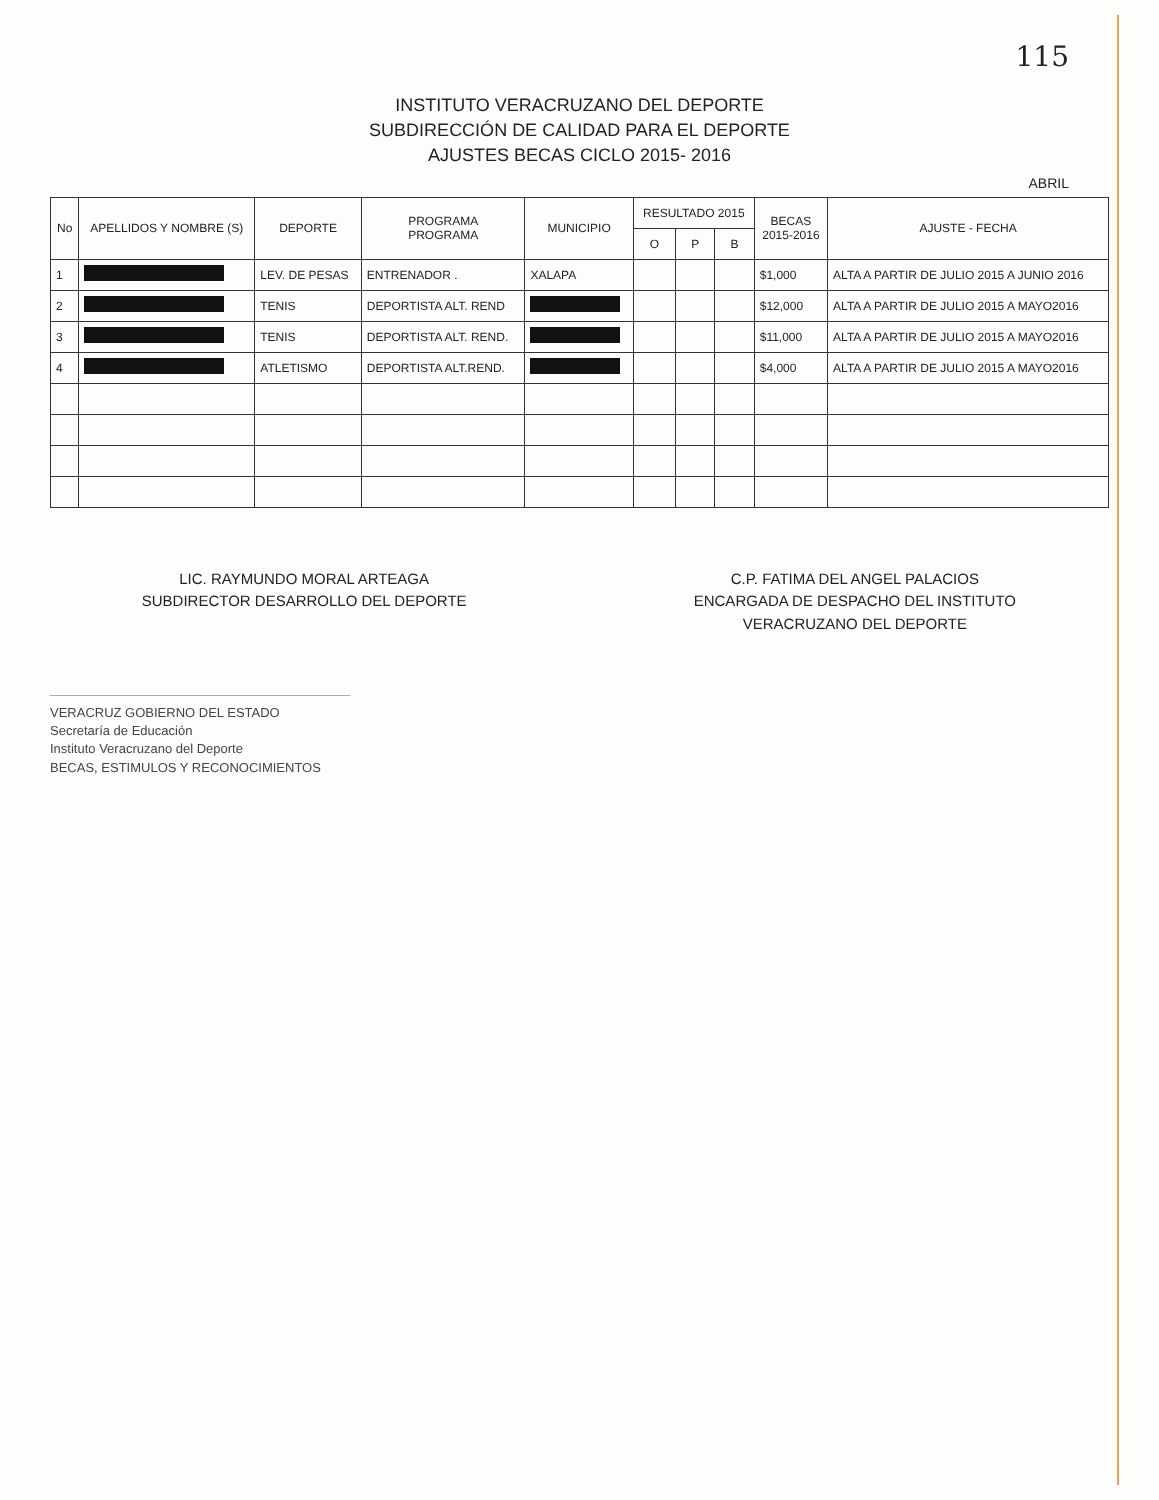115
INSTITUTO VERACRUZANO DEL DEPORTE
SUBDIRECCIÓN DE CALIDAD PARA EL DEPORTE
AJUSTES BECAS CICLO 2015- 2016
ABRIL
| No | APELLIDOS Y NOMBRE (S) | DEPORTE | PROGRAMA PROGRAMA | MUNICIPIO | RESULTADO 2015 | | | BECAS 2015-2016 | AJUSTE - FECHA |
| --- | --- | --- | --- | --- | --- | --- | --- | --- | --- |
| | | | | | O | P | B | | |
| 1 | | LEV. DE PESAS | ENTRENADOR . | XALAPA | | | | $1,000 | ALTA A PARTIR DE JULIO 2015 A JUNIO 2016 |
| 2 | | TENIS | DEPORTISTA ALT. REND | | | | | $12,000 | ALTA A PARTIR DE JULIO 2015 A MAYO2016 |
| 3 | | TENIS | DEPORTISTA ALT. REND. | | | | | $11,000 | ALTA A PARTIR DE JULIO 2015 A MAYO2016 |
| 4 | | ATLETISMO | DEPORTISTA ALT.REND. | | | | | $4,000 | ALTA A PARTIR DE JULIO 2015 A MAYO2016 |
LIC. RAYMUNDO MORAL ARTEAGA
SUBDIRECTOR DESARROLLO DEL DEPORTE
C.P. FATIMA DEL ANGEL PALACIOS
ENCARGADA DE DESPACHO DEL INSTITUTO
VERACRUZANO DEL DEPORTE
VERACRUZ GOBIERNO DEL ESTADO
Secretaría de Educación
Instituto Veracruzano del Deporte
BECAS, ESTIMULOS Y RECONOCIMIENTOS